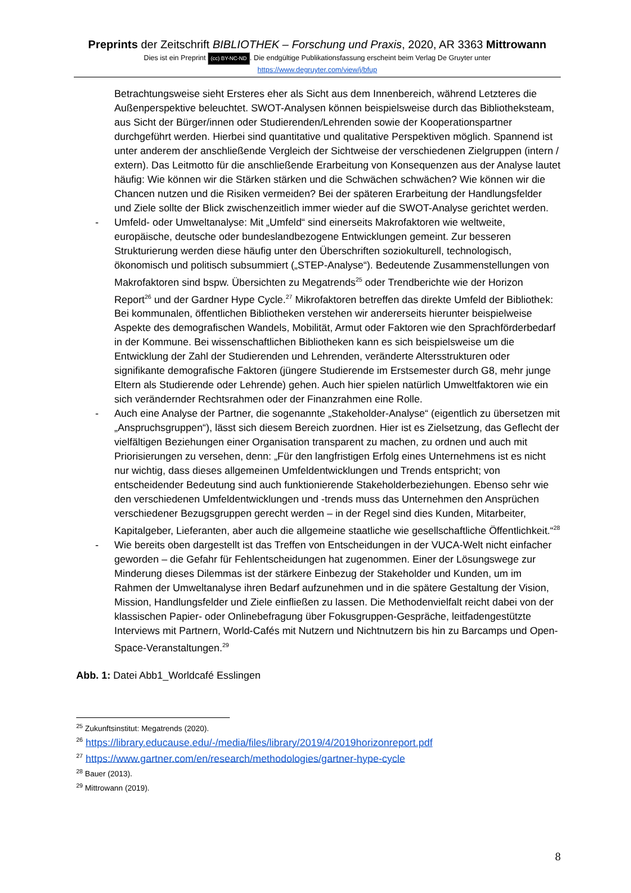Preprints der Zeitschrift BIBLIOTHEK – Forschung und Praxis, 2020, AR 3363 Mittrowann
Dies ist ein Preprint (cc) BY-NC-ND. Die endgültige Publikationsfassung erscheint beim Verlag De Gruyter unter
https://www.degruyter.com/view/j/bfup
Betrachtungsweise sieht Ersteres eher als Sicht aus dem Innenbereich, während Letzteres die Außenperspektive beleuchtet. SWOT-Analysen können beispielsweise durch das Bibliotheksteam, aus Sicht der Bürger/innen oder Studierenden/Lehrenden sowie der Kooperationspartner durchgeführt werden. Hierbei sind quantitative und qualitative Perspektiven möglich. Spannend ist unter anderem der anschließende Vergleich der Sichtweise der verschiedenen Zielgruppen (intern / extern). Das Leitmotto für die anschließende Erarbeitung von Konsequenzen aus der Analyse lautet häufig: Wie können wir die Stärken stärken und die Schwächen schwächen? Wie können wir die Chancen nutzen und die Risiken vermeiden? Bei der späteren Erarbeitung der Handlungsfelder und Ziele sollte der Blick zwischenzeitlich immer wieder auf die SWOT-Analyse gerichtet werden.
- Umfeld- oder Umweltanalyse: Mit „Umfeld“ sind einerseits Makrofaktoren wie weltweite, europäische, deutsche oder bundeslandbezogene Entwicklungen gemeint. Zur besseren Strukturierung werden diese häufig unter den Überschriften soziokulturell, technologisch, ökonomisch und politisch subsummiert („STEP-Analyse“). Bedeutende Zusammenstellungen von Makrofaktoren sind bspw. Übersichten zu Megatrends<sup>25</sup> oder Trendberichte wie der Horizon Report<sup>26</sup> und der Gardner Hype Cycle.<sup>27</sup> Mikrofaktoren betreffen das direkte Umfeld der Bibliothek: Bei kommunalen, öffentlichen Bibliotheken verstehen wir andererseits hierunter beispielweise Aspekte des demografischen Wandels, Mobilität, Armut oder Faktoren wie den Sprachförderbedarf in der Kommune. Bei wissenschaftlichen Bibliotheken kann es sich beispielsweise um die Entwicklung der Zahl der Studierenden und Lehrenden, veränderte Altersstrukturen oder signifikante demografische Faktoren (jüngere Studierende im Erstsemester durch G8, mehr junge Eltern als Studierende oder Lehrende) gehen. Auch hier spielen natürlich Umweltfaktoren wie ein sich verändernder Rechtsrahmen oder der Finanzrahmen eine Rolle.
- Auch eine Analyse der Partner, die sogenannte „Stakeholder-Analyse“ (eigentlich zu übersetzen mit „Anspruchsgruppen“), lässt sich diesem Bereich zuordnen. Hier ist es Zielsetzung, das Geflecht der vielfältigen Beziehungen einer Organisation transparent zu machen, zu ordnen und auch mit Priorisierungen zu versehen, denn: „Für den langfristigen Erfolg eines Unternehmens ist es nicht nur wichtig, dass dieses allgemeinen Umfeldentwicklungen und Trends entspricht; von entscheidender Bedeutung sind auch funktionierende Stakeholderbeziehungen. Ebenso sehr wie den verschiedenen Umfeldentwicklungen und -trends muss das Unternehmen den Ansprüchen verschiedener Bezugsgruppen gerecht werden – in der Regel sind dies Kunden, Mitarbeiter, Kapitalgeber, Lieferanten, aber auch die allgemeine staatliche wie gesellschaftliche Öffentlichkeit.“<sup>28</sup>
- Wie bereits oben dargestellt ist das Treffen von Entscheidungen in der VUCA-Welt nicht einfacher geworden – die Gefahr für Fehlentscheidungen hat zugenommen. Einer der Lösungswege zur Minderung dieses Dilemmas ist der stärkere Einbezug der Stakeholder und Kunden, um im Rahmen der Umweltanalyse ihren Bedarf aufzunehmen und in die spätere Gestaltung der Vision, Mission, Handlungsfelder und Ziele einfließen zu lassen. Die Methodenvielfalt reicht dabei von der klassischen Papier- oder Onlinebefragung über Fokusgruppen-Gespräche, leitfadengestützte Interviews mit Partnern, World-Cafés mit Nutzern und Nichtnutzern bis hin zu Barcamps und Open-Space-Veranstaltungen.<sup>29</sup>
Abb. 1: Datei Abb1_Worldcafé Esslingen
<sup>25</sup> Zukunftsinstitut: Megatrends (2020).
<sup>26</sup> https://library.educause.edu/-/media/files/library/2019/4/2019horizonreport.pdf
<sup>27</sup> https://www.gartner.com/en/research/methodologies/gartner-hype-cycle
<sup>28</sup> Bauer (2013).
<sup>29</sup> Mittrowann (2019).
8